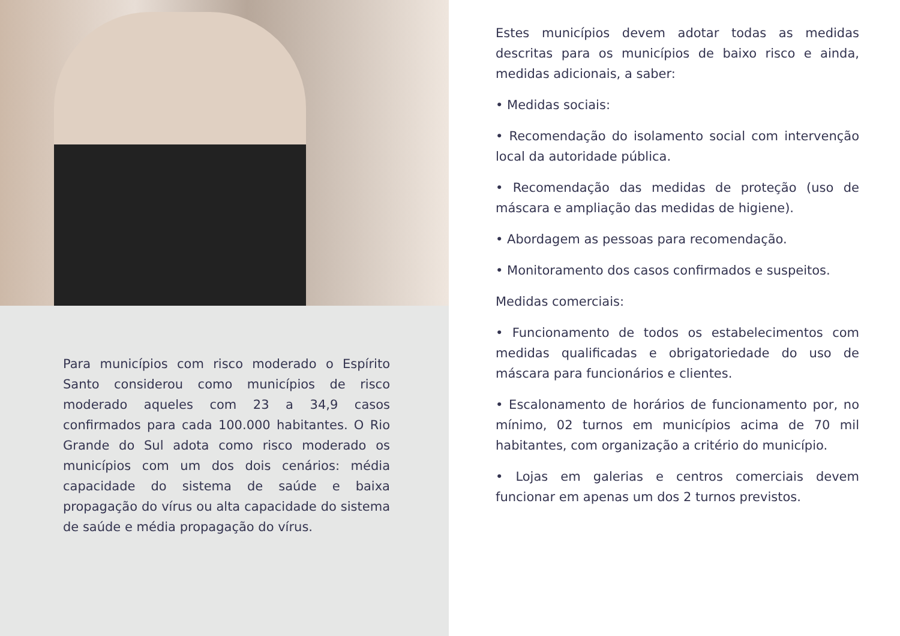Para municípios com risco moderado o Espírito Santo considerou como municípios de risco moderado aqueles com 23 a 34,9 casos confirmados para cada 100.000 habitantes. O Rio Grande do Sul adota como risco moderado os municípios com um dos dois cenários: média capacidade do sistema de saúde e baixa propagação do vírus ou alta capacidade do sistema de saúde e média propagação do vírus.
Estes municípios devem adotar todas as medidas descritas para os municípios de baixo risco e ainda, medidas adicionais, a saber:
• Medidas sociais:
• Recomendação do isolamento social com intervenção local da autoridade pública.
• Recomendação das medidas de proteção (uso de máscara e ampliação das medidas de higiene).
• Abordagem as pessoas para recomendação.
• Monitoramento dos casos confirmados e suspeitos.
Medidas comerciais:
• Funcionamento de todos os estabelecimentos com medidas qualificadas e obrigatoriedade do uso de máscara para funcionários e clientes.
• Escalonamento de horários de funcionamento por, no mínimo, 02 turnos em municípios acima de 70 mil habitantes, com organização a critério do município.
• Lojas em galerias e centros comerciais devem funcionar em apenas um dos 2 turnos previstos.